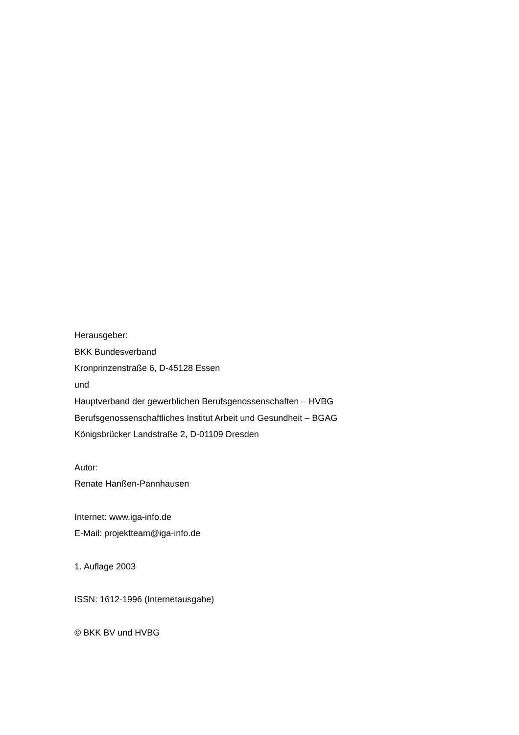Herausgeber:
BKK Bundesverband
Kronprinzenstraße 6, D-45128 Essen
und
Hauptverband der gewerblichen Berufsgenossenschaften – HVBG
Berufsgenossenschaftliches Institut Arbeit und Gesundheit – BGAG
Königsbrücker Landstraße 2, D-01109 Dresden
Autor:
Renate Hanßen-Pannhausen
Internet: www.iga-info.de
E-Mail: projektteam@iga-info.de
1. Auflage 2003
ISSN: 1612-1996 (Internetausgabe)
© BKK BV und HVBG